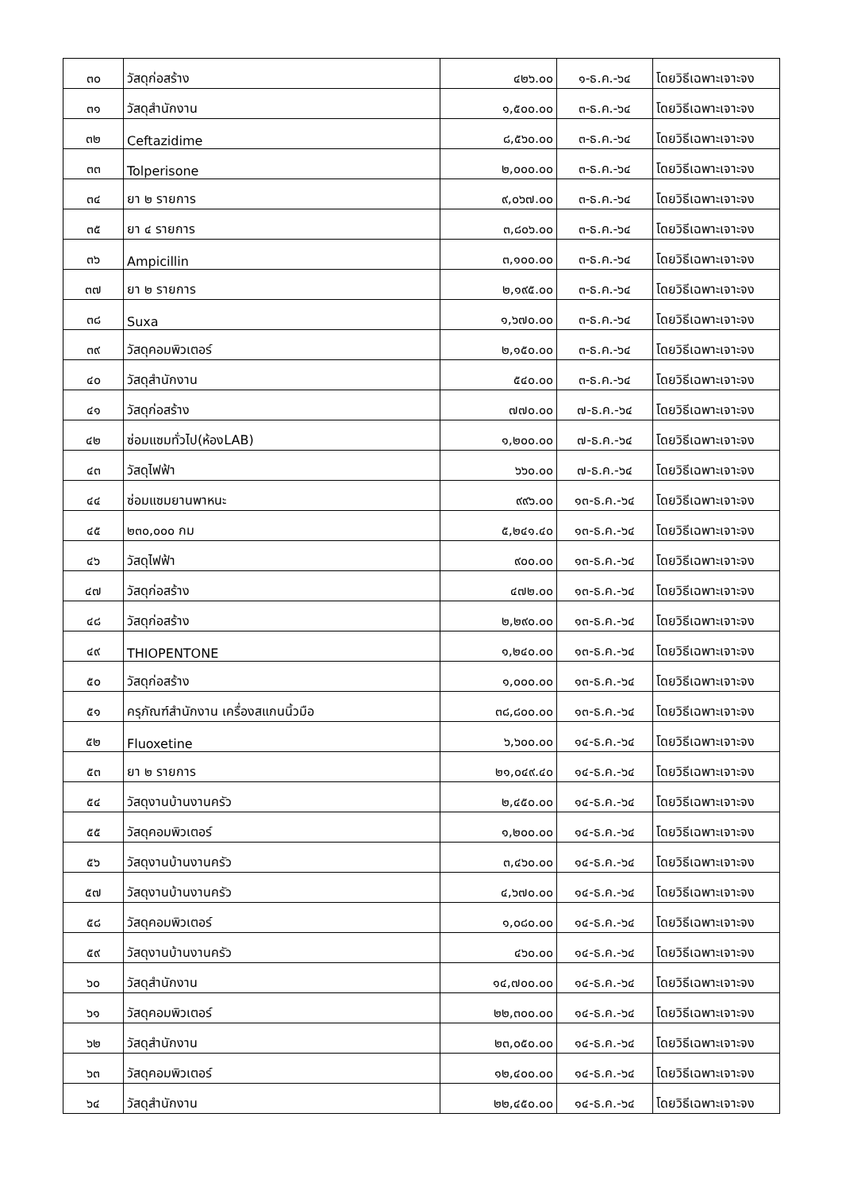| ๓๐ | วัสดุก่อสร้าง | ๔๒๖.๐๐ | ๑-ธ.ค.-๖๔ | โดยวิธีเฉพาะเจาะจง |
| ๓๑ | วัสดุสำนักงาน | ๑,๕๐๐.๐๐ | ๓-ธ.ค.-๖๔ | โดยวิธีเฉพาะเจาะจง |
| ๓๒ | Ceftazidime | ๘,๕๖๐.๐๐ | ๓-ธ.ค.-๖๔ | โดยวิธีเฉพาะเจาะจง |
| ๓๓ | Tolperisone | ๒,๐๐๐.๐๐ | ๓-ธ.ค.-๖๔ | โดยวิธีเฉพาะเจาะจง |
| ๓๔ | ยา ๒ รายการ | ๙,๐๖๗.๐๐ | ๓-ธ.ค.-๖๔ | โดยวิธีเฉพาะเจาะจง |
| ๓๕ | ยา ๔ รายการ | ๓,๘๐๖.๐๐ | ๓-ธ.ค.-๖๔ | โดยวิธีเฉพาะเจาะจง |
| ๓๖ | Ampicillin | ๓,๑๐๐.๐๐ | ๓-ธ.ค.-๖๔ | โดยวิธีเฉพาะเจาะจง |
| ๓๗ | ยา ๒ รายการ | ๒,๑๙๕.๐๐ | ๓-ธ.ค.-๖๔ | โดยวิธีเฉพาะเจาะจง |
| ๓๘ | Suxa | ๑,๖๗๐.๐๐ | ๓-ธ.ค.-๖๔ | โดยวิธีเฉพาะเจาะจง |
| ๓๙ | วัสดุคอมพิวเตอร์ | ๒,๑๕๐.๐๐ | ๓-ธ.ค.-๖๔ | โดยวิธีเฉพาะเจาะจง |
| ๔๐ | วัสดุสำนักงาน | ๕๔๐.๐๐ | ๓-ธ.ค.-๖๔ | โดยวิธีเฉพาะเจาะจง |
| ๔๑ | วัสดุก่อสร้าง | ๗๗๐.๐๐ | ๗-ธ.ค.-๖๔ | โดยวิธีเฉพาะเจาะจง |
| ๔๒ | ซ่อมแซมทั่วไป(ห้องLAB) | ๑,๒๐๐.๐๐ | ๗-ธ.ค.-๖๔ | โดยวิธีเฉพาะเจาะจง |
| ๔๓ | วัสดุไฟฟ้า | ๖๖๐.๐๐ | ๗-ธ.ค.-๖๔ | โดยวิธีเฉพาะเจาะจง |
| ๔๔ | ซ่อมแซมยานพาหนะ | ๙๙๖.๐๐ | ๑๓-ธ.ค.-๖๔ | โดยวิธีเฉพาะเจาะจง |
| ๔๕ | ๒๓๐,๐๐๐ กม | ๕,๒๔๑.๔๐ | ๑๓-ธ.ค.-๖๔ | โดยวิธีเฉพาะเจาะจง |
| ๔๖ | วัสดุไฟฟ้า | ๙๐๐.๐๐ | ๑๓-ธ.ค.-๖๔ | โดยวิธีเฉพาะเจาะจง |
| ๔๗ | วัสดุก่อสร้าง | ๔๗๒.๐๐ | ๑๓-ธ.ค.-๖๔ | โดยวิธีเฉพาะเจาะจง |
| ๔๘ | วัสดุก่อสร้าง | ๒,๒๙๐.๐๐ | ๑๓-ธ.ค.-๖๔ | โดยวิธีเฉพาะเจาะจง |
| ๔๙ | THIOPENTONE | ๑,๒๔๐.๐๐ | ๑๓-ธ.ค.-๖๔ | โดยวิธีเฉพาะเจาะจง |
| ๕๐ | วัสดุก่อสร้าง | ๑,๐๐๐.๐๐ | ๑๓-ธ.ค.-๖๔ | โดยวิธีเฉพาะเจาะจง |
| ๕๑ | ครุภัณฑ์สำนักงาน เครื่องสแกนนิ้วมือ | ๓๘,๘๐๐.๐๐ | ๑๓-ธ.ค.-๖๔ | โดยวิธีเฉพาะเจาะจง |
| ๕๒ | Fluoxetine | ๖,๖๐๐.๐๐ | ๑๔-ธ.ค.-๖๔ | โดยวิธีเฉพาะเจาะจง |
| ๕๓ | ยา ๒ รายการ | ๒๑,๐๔๙.๔๐ | ๑๔-ธ.ค.-๖๔ | โดยวิธีเฉพาะเจาะจง |
| ๕๔ | วัสดุงานบ้านงานครัว | ๒,๔๕๐.๐๐ | ๑๔-ธ.ค.-๖๔ | โดยวิธีเฉพาะเจาะจง |
| ๕๕ | วัสดุคอมพิวเตอร์ | ๑,๒๐๐.๐๐ | ๑๔-ธ.ค.-๖๔ | โดยวิธีเฉพาะเจาะจง |
| ๕๖ | วัสดุงานบ้านงานครัว | ๓,๔๖๐.๐๐ | ๑๔-ธ.ค.-๖๔ | โดยวิธีเฉพาะเจาะจง |
| ๕๗ | วัสดุงานบ้านงานครัว | ๔,๖๗๐.๐๐ | ๑๔-ธ.ค.-๖๔ | โดยวิธีเฉพาะเจาะจง |
| ๕๘ | วัสดุคอมพิวเตอร์ | ๑,๐๘๐.๐๐ | ๑๔-ธ.ค.-๖๔ | โดยวิธีเฉพาะเจาะจง |
| ๕๙ | วัสดุงานบ้านงานครัว | ๔๖๐.๐๐ | ๑๔-ธ.ค.-๖๔ | โดยวิธีเฉพาะเจาะจง |
| ๖๐ | วัสดุสำนักงาน | ๑๔,๗๐๐.๐๐ | ๑๔-ธ.ค.-๖๔ | โดยวิธีเฉพาะเจาะจง |
| ๖๑ | วัสดุคอมพิวเตอร์ | ๒๒,๓๐๐.๐๐ | ๑๔-ธ.ค.-๖๔ | โดยวิธีเฉพาะเจาะจง |
| ๖๒ | วัสดุสำนักงาน | ๒๓,๐๕๐.๐๐ | ๑๔-ธ.ค.-๖๔ | โดยวิธีเฉพาะเจาะจง |
| ๖๓ | วัสดุคอมพิวเตอร์ | ๑๒,๔๐๐.๐๐ | ๑๔-ธ.ค.-๖๔ | โดยวิธีเฉพาะเจาะจง |
| ๖๔ | วัสดุสำนักงาน | ๒๒,๔๕๐.๐๐ | ๑๔-ธ.ค.-๖๔ | โดยวิธีเฉพาะเจาะจง |